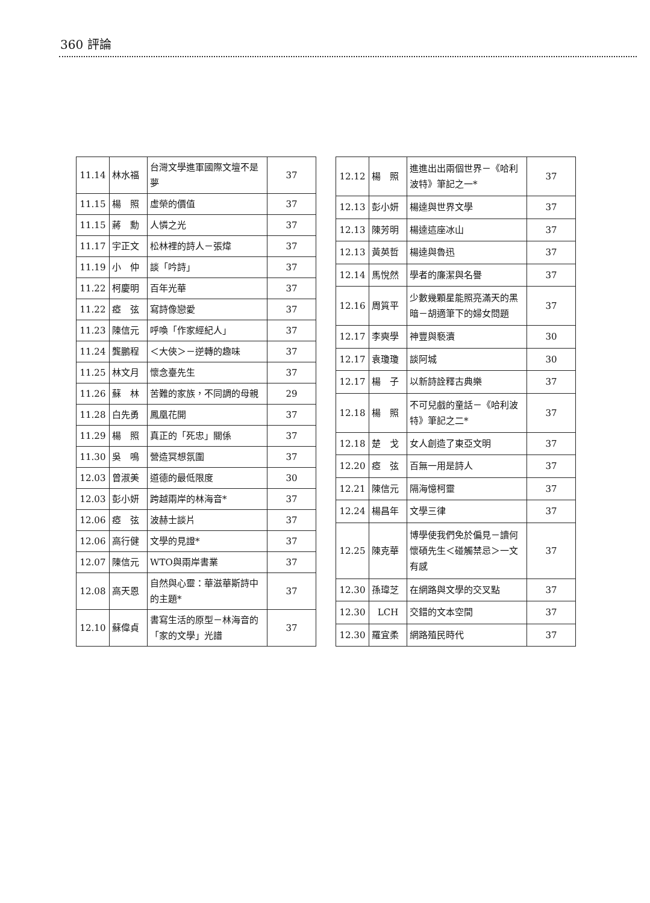360 評論
| 11.14 | 林水福 | 台灣文學進軍國際文壇不是夢 | 37 |
| 11.15 | 楊 照 | 虛榮的價值 | 37 |
| 11.15 | 蔣 勳 | 人憐之光 | 37 |
| 11.17 | 宇正文 | 松林裡的詩人－張煒 | 37 |
| 11.19 | 小 仲 | 談「吟詩」 | 37 |
| 11.22 | 柯慶明 | 百年光華 | 37 |
| 11.22 | 瘂 弦 | 寫詩像戀愛 | 37 |
| 11.23 | 陳信元 | 呼喚「作家經紀人」 | 37 |
| 11.24 | 龔鵬程 | ＜大俠＞－逆轉的趣味 | 37 |
| 11.25 | 林文月 | 懷念臺先生 | 37 |
| 11.26 | 蘇 林 | 苦難的家族，不同調的母親 | 29 |
| 11.28 | 白先勇 | 鳳凰花開 | 37 |
| 11.29 | 楊 照 | 真正的「死忠」關係 | 37 |
| 11.30 | 吳 鳴 | 營造冥想氛圍 | 37 |
| 12.03 | 曾淑美 | 道德的最低限度 | 30 |
| 12.03 | 彭小妍 | 跨越兩岸的林海音* | 37 |
| 12.06 | 瘂 弦 | 波赫士談片 | 37 |
| 12.06 | 高行健 | 文學的見證* | 37 |
| 12.07 | 陳信元 | WTO與兩岸書業 | 37 |
| 12.08 | 高天恩 | 自然與心靈：華滋華斯詩中的主題* | 37 |
| 12.10 | 蘇偉貞 | 書寫生活的原型－林海音的「家的文學」光譜 | 37 |
| 12.12 | 楊 照 | 進進出出兩個世界－《哈利波特》筆記之一* | 37 |
| 12.13 | 彭小妍 | 楊逵與世界文學 | 37 |
| 12.13 | 陳芳明 | 楊逵這座冰山 | 37 |
| 12.13 | 黃英哲 | 楊逵與魯迅 | 37 |
| 12.14 | 馬悅然 | 學者的廉潔與名譽 | 37 |
| 12.16 | 周質平 | 少數幾顆星能照亮滿天的黑暗－胡適筆下的婦女問題 | 37 |
| 12.17 | 李奭學 | 神豐與褻瀆 | 30 |
| 12.17 | 袁瓊瓊 | 談阿城 | 30 |
| 12.17 | 楊 子 | 以新詩詮釋古典樂 | 37 |
| 12.18 | 楊 照 | 不可兒戲的童話－《哈利波特》筆記之二* | 37 |
| 12.18 | 楚 戈 | 女人創造了東亞文明 | 37 |
| 12.20 | 瘂 弦 | 百無一用是詩人 | 37 |
| 12.21 | 陳信元 | 隔海憶柯靈 | 37 |
| 12.24 | 楊昌年 | 文學三律 | 37 |
| 12.25 | 陳克華 | 博學使我們免於偏見－讀何懷碩先生＜碰觸禁忌＞一文有感 | 37 |
| 12.30 | 孫瑋芝 | 在網路與文學的交叉點 | 37 |
| 12.30 | LCH | 交錯的文本空間 | 37 |
| 12.30 | 羅宜柔 | 網路殖民時代 | 37 |